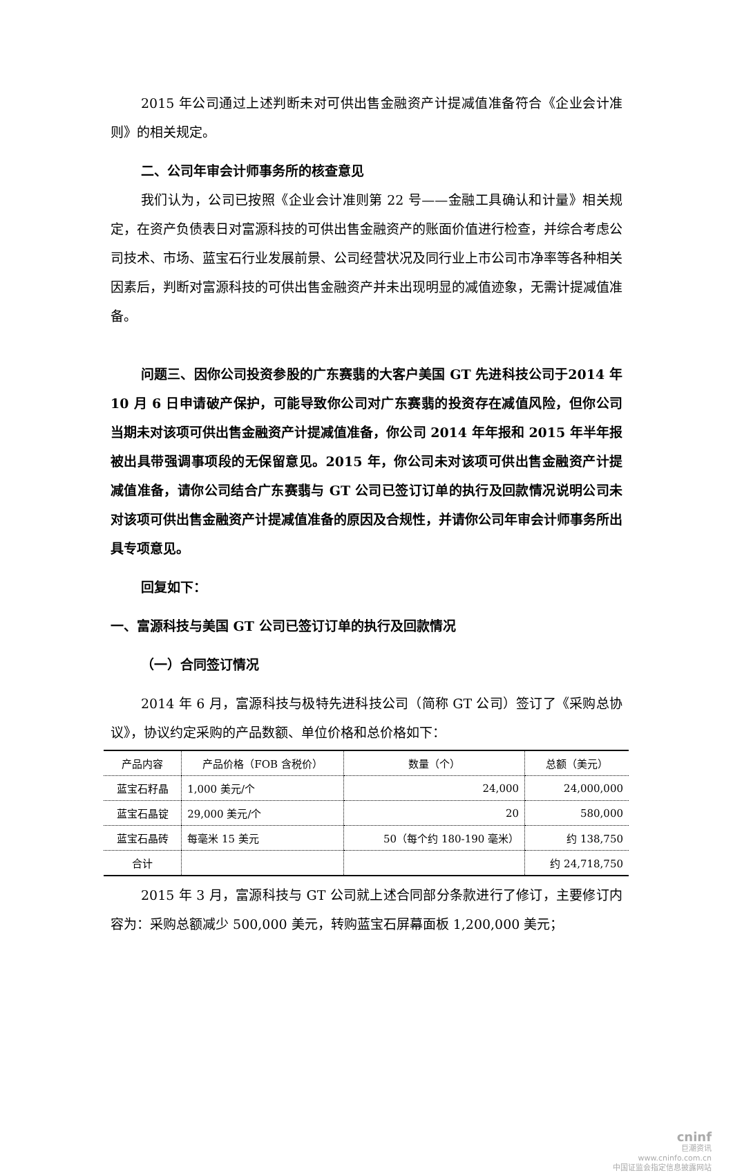2015 年公司通过上述判断未对可供出售金融资产计提减值准备符合《企业会计准则》的相关规定。
二、公司年审会计师事务所的核查意见
我们认为，公司已按照《企业会计准则第 22 号——金融工具确认和计量》相关规定，在资产负债表日对富源科技的可供出售金融资产的账面价值进行检查，并综合考虑公司技术、市场、蓝宝石行业发展前景、公司经营状况及同行业上市公司市净率等各种相关因素后，判断对富源科技的可供出售金融资产并未出现明显的减值迹象，无需计提减值准备。
问题三、因你公司投资参股的广东赛翡的大客户美国 GT 先进科技公司于2014 年 10 月 6 日申请破产保护，可能导致你公司对广东赛翡的投资存在减值风险，但你公司当期未对该项可供出售金融资产计提减值准备，你公司 2014 年年报和 2015 年半年报被出具带强调事项段的无保留意见。2015 年，你公司未对该项可供出售金融资产计提减值准备，请你公司结合广东赛翡与 GT 公司已签订订单的执行及回款情况说明公司未对该项可供出售金融资产计提减值准备的原因及合规性，并请你公司年审会计师事务所出具专项意见。
回复如下：
一、富源科技与美国 GT 公司已签订订单的执行及回款情况
（一）合同签订情况
2014 年 6 月，富源科技与极特先进科技公司（简称 GT 公司）签订了《采购总协议》，协议约定采购的产品数额、单位价格和总价格如下：
| 产品内容 | 产品价格（FOB 含税价） | 数量（个） | 总额（美元） |
| --- | --- | --- | --- |
| 蓝宝石籽晶 | 1,000 美元/个 | 24,000 | 24,000,000 |
| 蓝宝石晶锭 | 29,000 美元/个 | 20 | 580,000 |
| 蓝宝石晶砖 | 每毫米 15 美元 | 50（每个约 180-190 毫米） | 约 138,750 |
| 合计 | | | 约 24,718,750 |
2015 年 3 月，富源科技与 GT 公司就上述合同部分条款进行了修订，主要修订内容为：采购总额减少 500,000 美元，转购蓝宝石屏幕面板 1,200,000 美元；
cninf
巨潮资讯
www.cninfo.com.cn
中国证监会指定信息披露网站